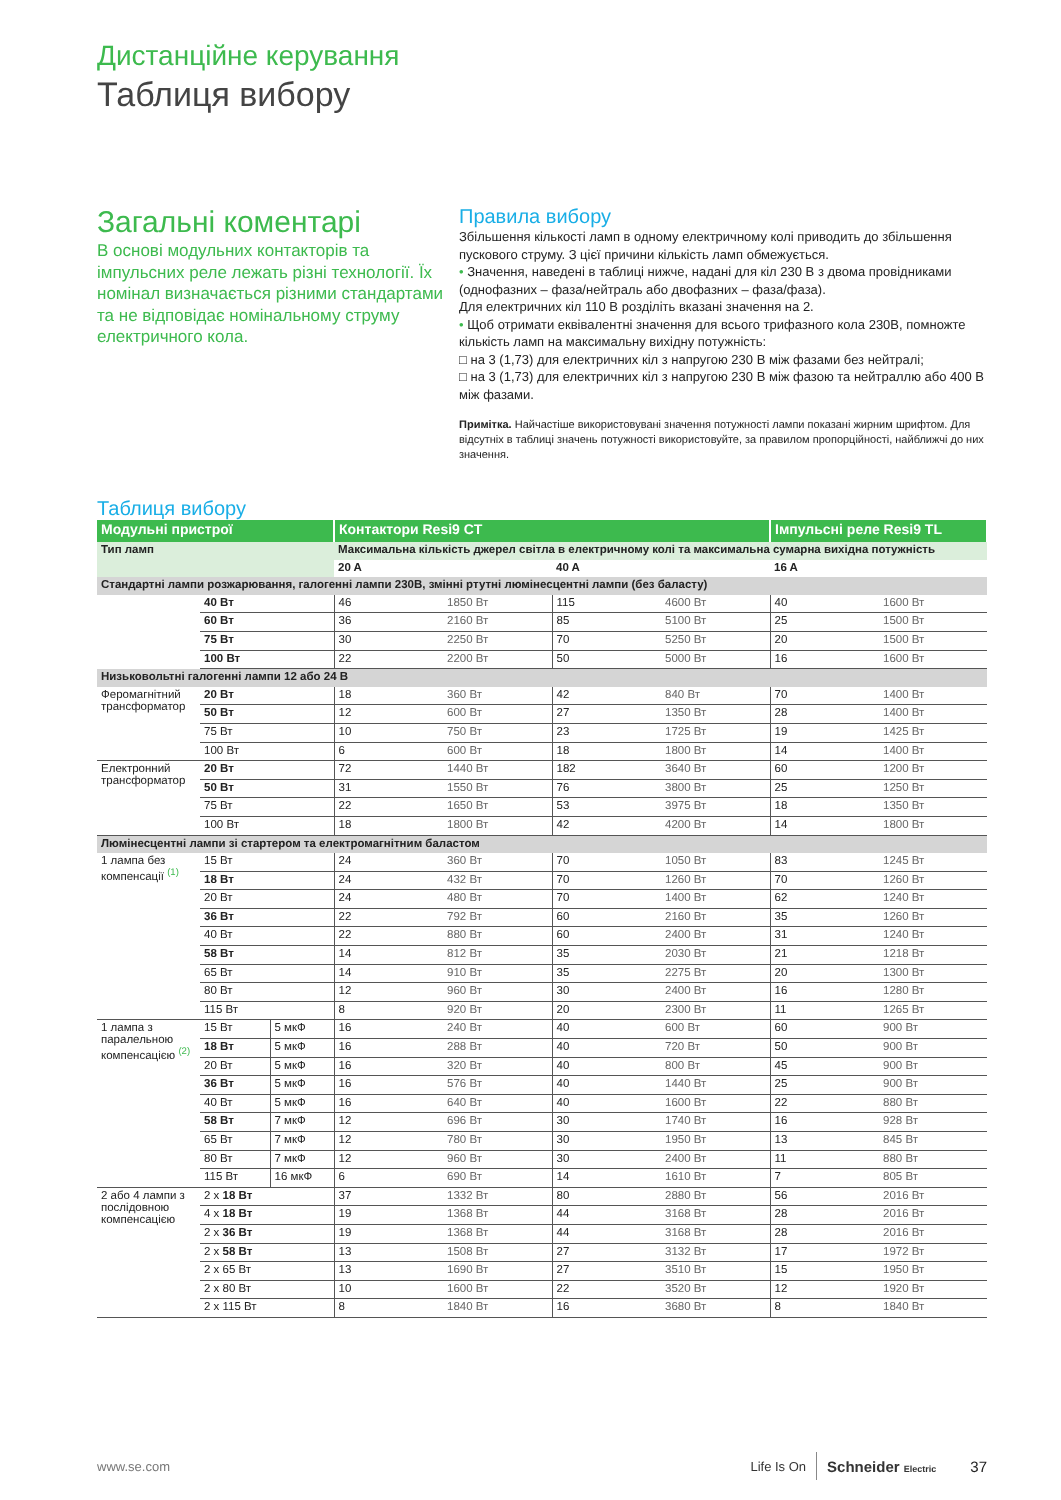Дистанційне керування
Таблиця вибору
Загальні коментарі
В основі модульних контакторів та імпульсних реле лежать різні технології. Їх номінал визначається різними стандартами та не відповідає номінальному струму електричного кола.
Правила вибору
Збільшення кількості ламп в одному електричному колі приводить до збільшення пускового струму. З цієї причини кількість ламп обмежується.
• Значення, наведені в таблиці нижче, надані для кіл 230 В з двома провідниками (однофазних – фаза/нейтраль або двофазних – фаза/фаза).
Для електричних кіл 110 В розділіть вказані значення на 2.
• Щоб отримати еквівалентні значення для всього трифазного кола 230В, помножте кількість ламп на максимальну вихідну потужність:
□ на 3 (1,73) для електричних кіл з напругою 230 В між фазами без нейтралі;
□ на 3 (1,73) для електричних кіл з напругою 230 В між фазою та нейтраллю або 400 В між фазами.
Примітка. Найчастіше використовувані значення потужності лампи показані жирним шрифтом. Для відсутніх в таблиці значень потужності використовуйте, за правилом пропорційності, найближчі до них значення.
Таблиця вибору
| Модульні пристрої | | | Контактори Resi9 CT | | | | Імпульсні реле Resi9 TL | |
| --- | --- | --- | --- | --- | --- | --- | --- | --- |
| Тип ламп | | | Максимальна кількість джерел світла в електричному колі та максимальна сумарна вихідна потужність | | | | | |
| | | | 20 A | | 40 A | | 16 A | |
| Стандартні лампи розжарювання, галогенні лампи 230В, змінні ртутні люмінесцентні лампи (без баласту) | | | | | | | | |
| | 40 Вт | | 46 | 1850 Вт | 115 | 4600 Вт | 40 | 1600 Вт |
| | 60 Вт | | 36 | 2160 Вт | 85 | 5100 Вт | 25 | 1500 Вт |
| | 75 Вт | | 30 | 2250 Вт | 70 | 5250 Вт | 20 | 1500 Вт |
| | 100 Вт | | 22 | 2200 Вт | 50 | 5000 Вт | 16 | 1600 Вт |
| Низьковольтні галогенні лампи 12 або 24 В | | | | | | | | |
| Феромагнітний трансформатор | 20 Вт | | 18 | 360 Вт | 42 | 840 Вт | 70 | 1400 Вт |
| | 50 Вт | | 12 | 600 Вт | 27 | 1350 Вт | 28 | 1400 Вт |
| | 75 Вт | | 10 | 750 Вт | 23 | 1725 Вт | 19 | 1425 Вт |
| | 100 Вт | | 6 | 600 Вт | 18 | 1800 Вт | 14 | 1400 Вт |
| Електронний трансформатор | 20 Вт | | 72 | 1440 Вт | 182 | 3640 Вт | 60 | 1200 Вт |
| | 50 Вт | | 31 | 1550 Вт | 76 | 3800 Вт | 25 | 1250 Вт |
| | 75 Вт | | 22 | 1650 Вт | 53 | 3975 Вт | 18 | 1350 Вт |
| | 100 Вт | | 18 | 1800 Вт | 42 | 4200 Вт | 14 | 1800 Вт |
| Люмінесцентні лампи зі стартером та електромагнітним баластом | | | | | | | | |
| 1 лампа без компенсації <sup>(1)</sup> | 15 Вт | | 24 | 360 Вт | 70 | 1050 Вт | 83 | 1245 Вт |
| | 18 Вт | | 24 | 432 Вт | 70 | 1260 Вт | 70 | 1260 Вт |
| | 20 Вт | | 24 | 480 Вт | 70 | 1400 Вт | 62 | 1240 Вт |
| | 36 Вт | | 22 | 792 Вт | 60 | 2160 Вт | 35 | 1260 Вт |
| | 40 Вт | | 22 | 880 Вт | 60 | 2400 Вт | 31 | 1240 Вт |
| | 58 Вт | | 14 | 812 Вт | 35 | 2030 Вт | 21 | 1218 Вт |
| | 65 Вт | | 14 | 910 Вт | 35 | 2275 Вт | 20 | 1300 Вт |
| | 80 Вт | | 12 | 960 Вт | 30 | 2400 Вт | 16 | 1280 Вт |
| | 115 Вт | | 8 | 920 Вт | 20 | 2300 Вт | 11 | 1265 Вт |
| 1 лампа з паралельною компенсацією <sup>(2)</sup> | 15 Вт | 5 мкФ | 16 | 240 Вт | 40 | 600 Вт | 60 | 900 Вт |
| | 18 Вт | 5 мкФ | 16 | 288 Вт | 40 | 720 Вт | 50 | 900 Вт |
| | 20 Вт | 5 мкФ | 16 | 320 Вт | 40 | 800 Вт | 45 | 900 Вт |
| | 36 Вт | 5 мкФ | 16 | 576 Вт | 40 | 1440 Вт | 25 | 900 Вт |
| | 40 Вт | 5 мкФ | 16 | 640 Вт | 40 | 1600 Вт | 22 | 880 Вт |
| | 58 Вт | 7 мкФ | 12 | 696 Вт | 30 | 1740 Вт | 16 | 928 Вт |
| | 65 Вт | 7 мкФ | 12 | 780 Вт | 30 | 1950 Вт | 13 | 845 Вт |
| | 80 Вт | 7 мкФ | 12 | 960 Вт | 30 | 2400 Вт | 11 | 880 Вт |
| | 115 Вт | 16 мкФ | 6 | 690 Вт | 14 | 1610 Вт | 7 | 805 Вт |
| 2 або 4 лампи з послідовною компенсацією | 2 x 18 Вт | | 37 | 1332 Вт | 80 | 2880 Вт | 56 | 2016 Вт |
| | 4 x 18 Вт | | 19 | 1368 Вт | 44 | 3168 Вт | 28 | 2016 Вт |
| | 2 x 36 Вт | | 19 | 1368 Вт | 44 | 3168 Вт | 28 | 2016 Вт |
| | 2 x 58 Вт | | 13 | 1508 Вт | 27 | 3132 Вт | 17 | 1972 Вт |
| | 2 x 65 Вт | | 13 | 1690 Вт | 27 | 3510 Вт | 15 | 1950 Вт |
| | 2 x 80 Вт | | 10 | 1600 Вт | 22 | 3520 Вт | 12 | 1920 Вт |
| | 2 x 115 Вт | | 8 | 1840 Вт | 16 | 3680 Вт | 8 | 1840 Вт |
www.se.com Life Is On Schneider Electric 37